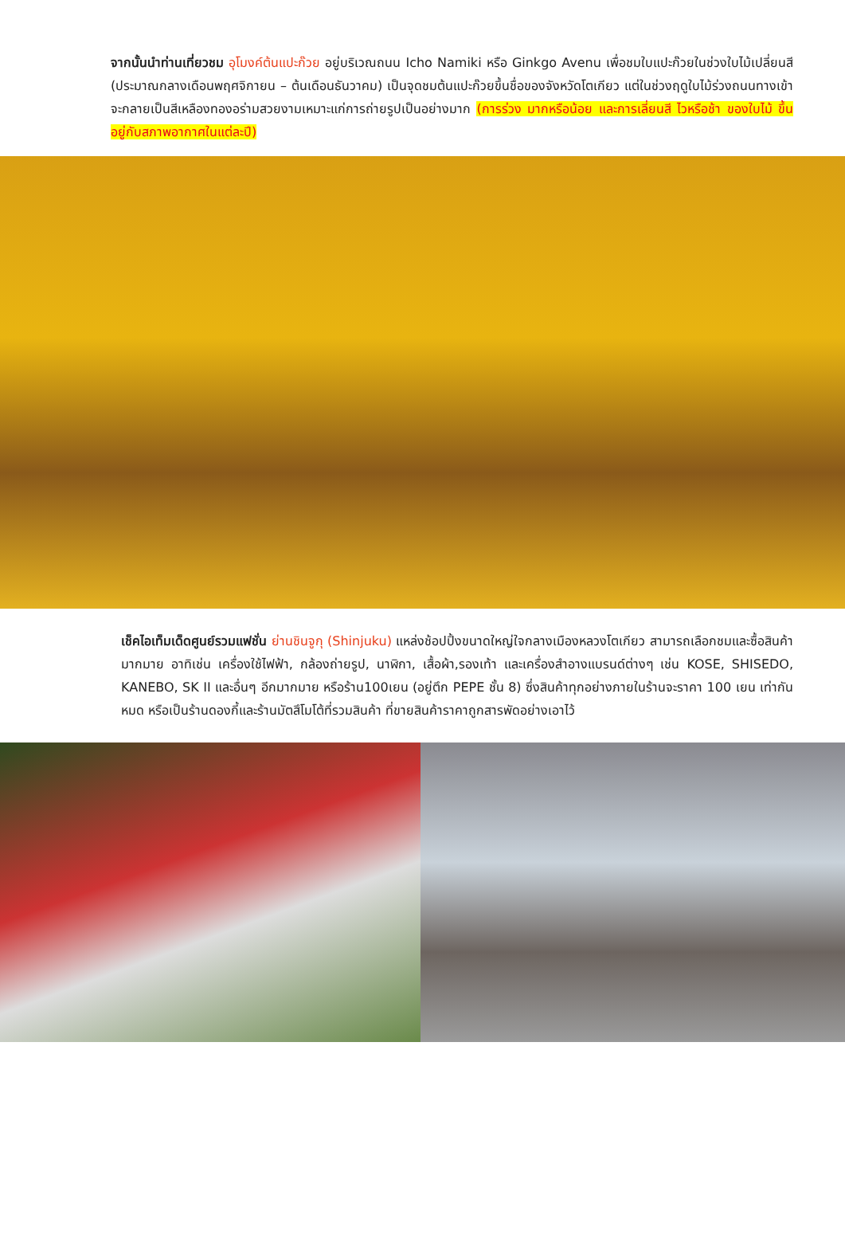จากนั้นนำท่านเที่ยวชม อุโมงค์ต้นแปะก๊วย อยู่บริเวณถนน Icho Namiki หรือ Ginkgo Avenu เพื่อชมใบแปะก๊วยในช่วงใบไม้เปลี่ยนสี (ประมาณกลางเดือนพฤศจิกายน – ต้นเดือนธันวาคม) เป็นจุดชมต้นแปะก๊วยขึ้นชื่อของจังหวัดโตเกียว แต่ในช่วงฤดูใบไม้ร่วงถนนทางเข้าจะกลายเป็นสีเหลืองทองอร่ามสวยงามเหมาะแก่การถ่ายรูปเป็นอย่างมาก (การร่วง มากหรือน้อย และการเลี่ยนสี ไวหรือช้า ของใบไม้ ขึ้นอยู่กับสภาพอากาศในแต่ละปี)
เช็คไอเท็มเด็ดศูนย์รวมแฟชั่น ย่านชินจูกุ (Shinjuku) แหล่งช้อปปิ้งขนาดใหญ่ใจกลางเมืองหลวงโตเกียว สามารถเลือกชมและซื้อสินค้ามากมาย อาทิเช่น เครื่องใช้ไฟฟ้า, กล้องถ่ายรูป, นาฬิกา, เสื้อผ้า,รองเท้า และเครื่องสำอางแบรนด์ต่างๆ เช่น KOSE, SHISEDO, KANEBO, SK II และอื่นๆ อีกมากมาย หรือร้าน100เยน (อยู่ตึก PEPE ชั้น 8) ซึ่งสินค้าทุกอย่างภายในร้านจะราคา 100 เยน เท่ากันหมด หรือเป็นร้านดองกี้และร้านมัตสึโมโต้ที่รวมสินค้า ที่ขายสินค้าราคาถูกสารพัดอย่างเอาไว้